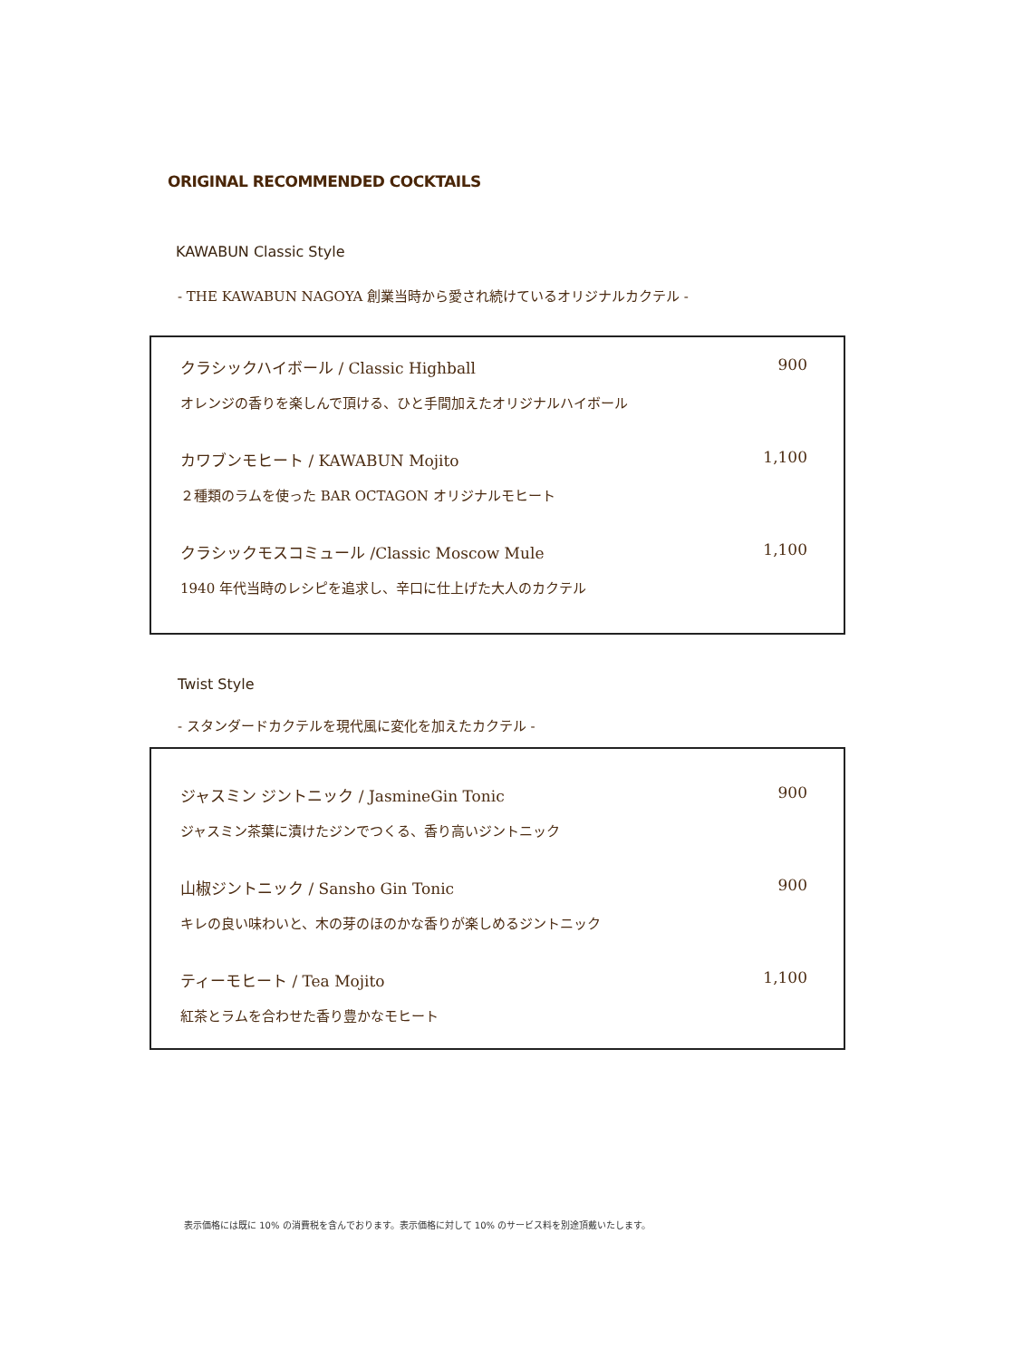ORIGINAL RECOMMENDED COCKTAILS
KAWABUN Classic Style
- THE KAWABUN NAGOYA 創業当時から愛され続けているオリジナルカクテル -
クラシックハイボール / Classic Highball 900
オレンジの香りを楽しんで頂ける、ひと手間加えたオリジナルハイボール
カワブンモヒート / KAWABUN Mojito 1,100
２種類のラムを使った BAR OCTAGON オリジナルモヒート
クラシックモスコミュール /Classic Moscow Mule 1,100
1940 年代当時のレシピを追求し、辛口に仕上げた大人のカクテル
Twist Style
- スタンダードカクテルを現代風に変化を加えたカクテル -
ジャスミン ジントニック / JasmineGin Tonic 900
ジャスミン茶葉に漬けたジンでつくる、香り高いジントニック
山椒ジントニック / Sansho Gin Tonic 900
キレの良い味わいと、木の芽のほのかな香りが楽しめるジントニック
ティーモヒート / Tea Mojito 1,100
紅茶とラムを合わせた香り豊かなモヒート
表示価格には既に 10% の消費税を含んでおります。表示価格に対して 10% のサービス料を別途頂戴いたします。